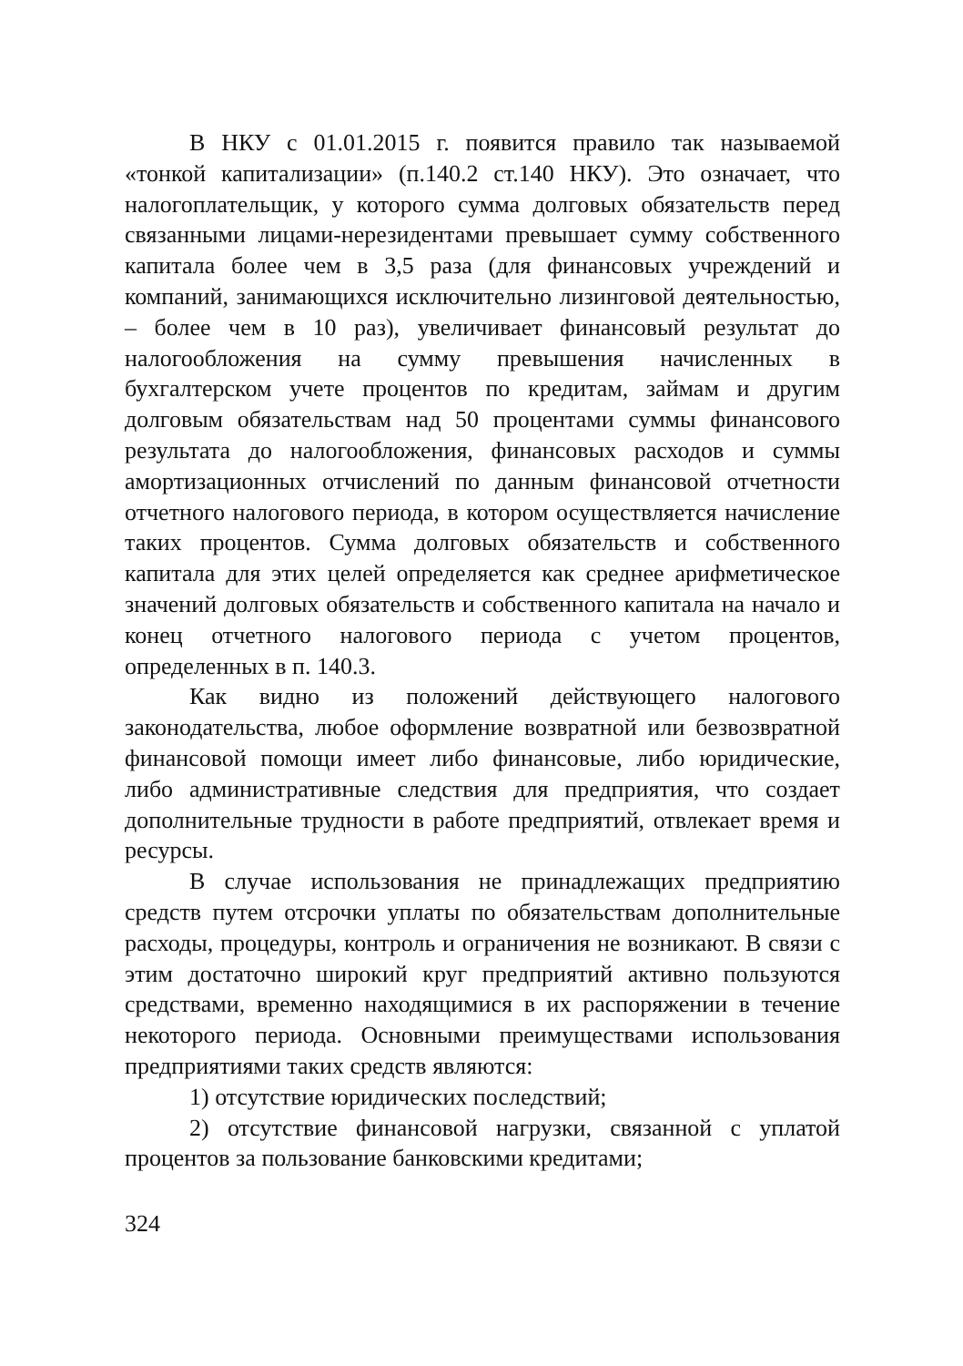В НКУ с 01.01.2015 г. появится правило так называемой «тонкой капитализации» (п.140.2 ст.140 НКУ). Это означает, что налогоплательщик, у которого сумма долговых обязательств перед связанными лицами-нерезидентами превышает сумму собственного капитала более чем в 3,5 раза (для финансовых учреждений и компаний, занимающихся исключительно лизинговой деятельностью, – более чем в 10 раз), увеличивает финансовый результат до налогообложения на сумму превышения начисленных в бухгалтерском учете процентов по кредитам, займам и другим долговым обязательствам над 50 процентами суммы финансового результата до налогообложения, финансовых расходов и суммы амортизационных отчислений по данным финансовой отчетности отчетного налогового периода, в котором осуществляется начисление таких процентов. Сумма долговых обязательств и собственного капитала для этих целей определяется как среднее арифметическое значений долговых обязательств и собственного капитала на начало и конец отчетного налогового периода с учетом процентов, определенных в п. 140.3.
Как видно из положений действующего налогового законодательства, любое оформление возвратной или безвозвратной финансовой помощи имеет либо финансовые, либо юридические, либо административные следствия для предприятия, что создает дополнительные трудности в работе предприятий, отвлекает время и ресурсы.
В случае использования не принадлежащих предприятию средств путем отсрочки уплаты по обязательствам дополнительные расходы, процедуры, контроль и ограничения не возникают. В связи с этим достаточно широкий круг предприятий активно пользуются средствами, временно находящимися в их распоряжении в течение некоторого периода. Основными преимуществами использования предприятиями таких средств являются:
1) отсутствие юридических последствий;
2) отсутствие финансовой нагрузки, связанной с уплатой процентов за пользование банковскими кредитами;
324